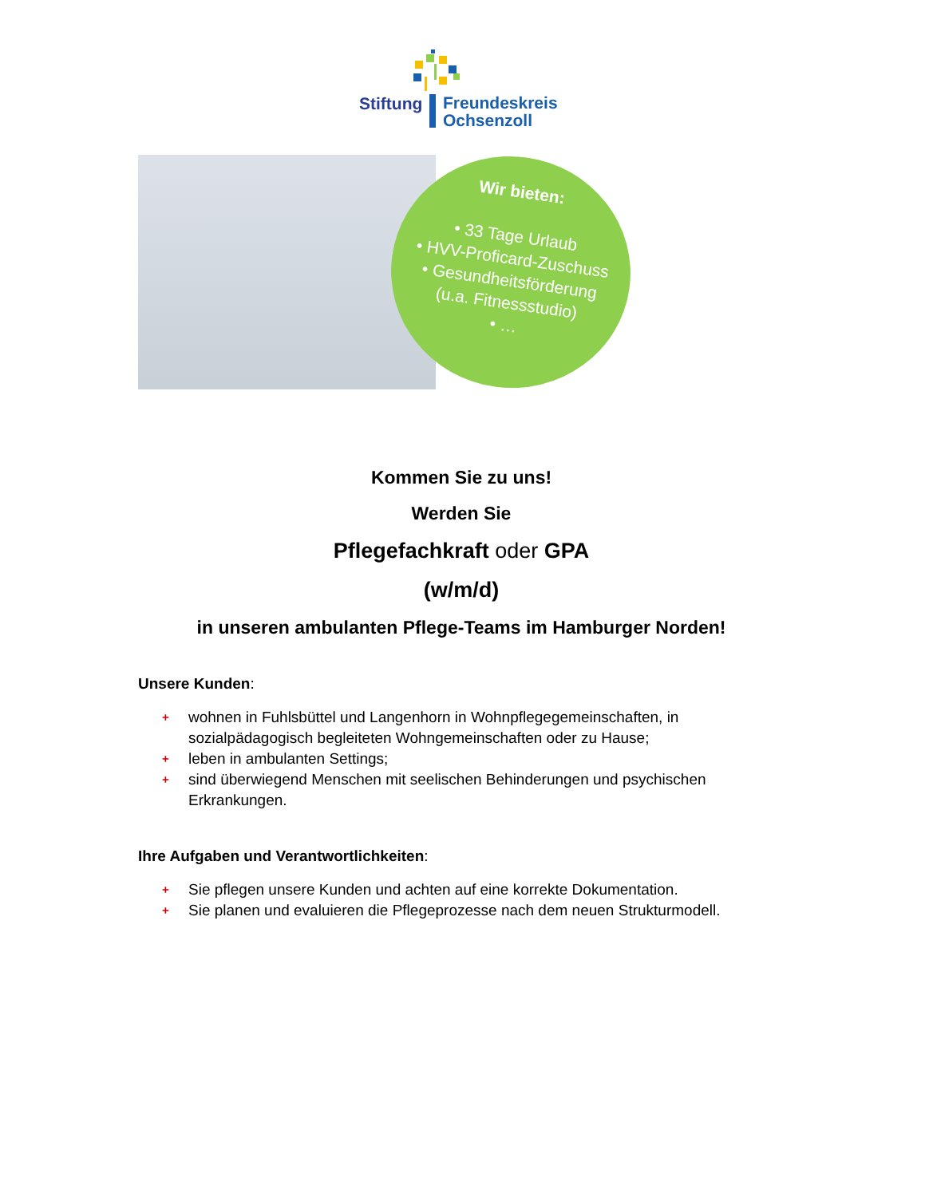Stiftung
Freundeskreis
Ochsenzoll
Wir bieten:
• 33 Tage Urlaub
• HVV-Proficard-Zuschuss
• Gesundheitsförderung
(u.a. Fitnessstudio)
• …
Kommen Sie zu uns!
Werden Sie
Pflegefachkraft oder GPA
(w/m/d)
in unseren ambulanten Pflege-Teams im Hamburger Norden!
Unsere Kunden:
+ wohnen in Fuhlsbüttel und Langenhorn in Wohnpflegegemeinschaften, in sozialpädagogisch begleiteten Wohngemeinschaften oder zu Hause;
+ leben in ambulanten Settings;
+ sind überwiegend Menschen mit seelischen Behinderungen und psychischen Erkrankungen.
Ihre Aufgaben und Verantwortlichkeiten:
+ Sie pflegen unsere Kunden und achten auf eine korrekte Dokumentation.
+ Sie planen und evaluieren die Pflegeprozesse nach dem neuen Strukturmodell.